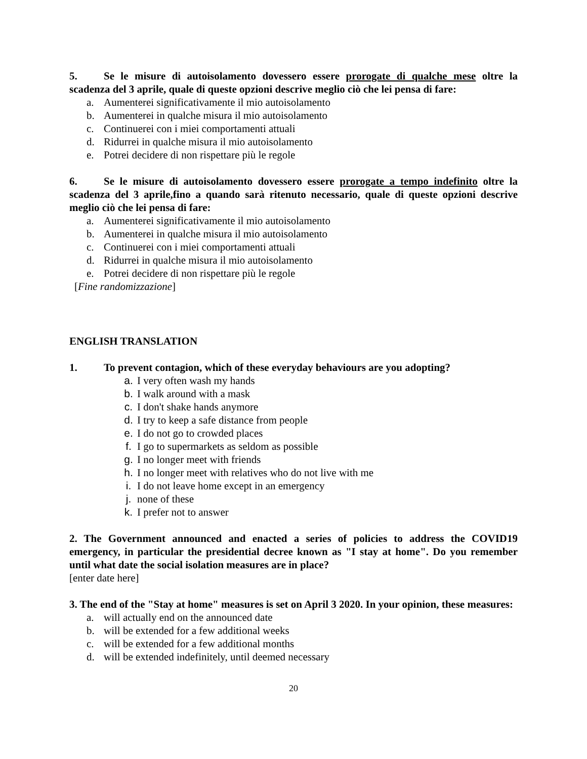5. Se le misure di autoisolamento dovessero essere prorogate di qualche mese oltre la scadenza del 3 aprile, quale di queste opzioni descrive meglio ciò che lei pensa di fare:
a. Aumenterei significativamente il mio autoisolamento
b. Aumenterei in qualche misura il mio autoisolamento
c. Continuerei con i miei comportamenti attuali
d. Ridurrei in qualche misura il mio autoisolamento
e. Potrei decidere di non rispettare più le regole
6. Se le misure di autoisolamento dovessero essere prorogate a tempo indefinito oltre la scadenza del 3 aprile,fino a quando sarà ritenuto necessario, quale di queste opzioni descrive meglio ciò che lei pensa di fare:
a. Aumenterei significativamente il mio autoisolamento
b. Aumenterei in qualche misura il mio autoisolamento
c. Continuerei con i miei comportamenti attuali
d. Ridurrei in qualche misura il mio autoisolamento
e. Potrei decidere di non rispettare più le regole
[Fine randomizzazione]
ENGLISH TRANSLATION
1. To prevent contagion, which of these everyday behaviours are you adopting?
a. I very often wash my hands
b. I walk around with a mask
c. I don't shake hands anymore
d. I try to keep a safe distance from people
e. I do not go to crowded places
f. I go to supermarkets as seldom as possible
g. I no longer meet with friends
h. I no longer meet with relatives who do not live with me
i. I do not leave home except in an emergency
j. none of these
k. I prefer not to answer
2. The Government announced and enacted a series of policies to address the COVID19 emergency, in particular the presidential decree known as "I stay at home". Do you remember until what date the social isolation measures are in place?
[enter date here]
3. The end of the "Stay at home" measures is set on April 3 2020. In your opinion, these measures:
a. will actually end on the announced date
b. will be extended for a few additional weeks
c. will be extended for a few additional months
d. will be extended indefinitely, until deemed necessary
20